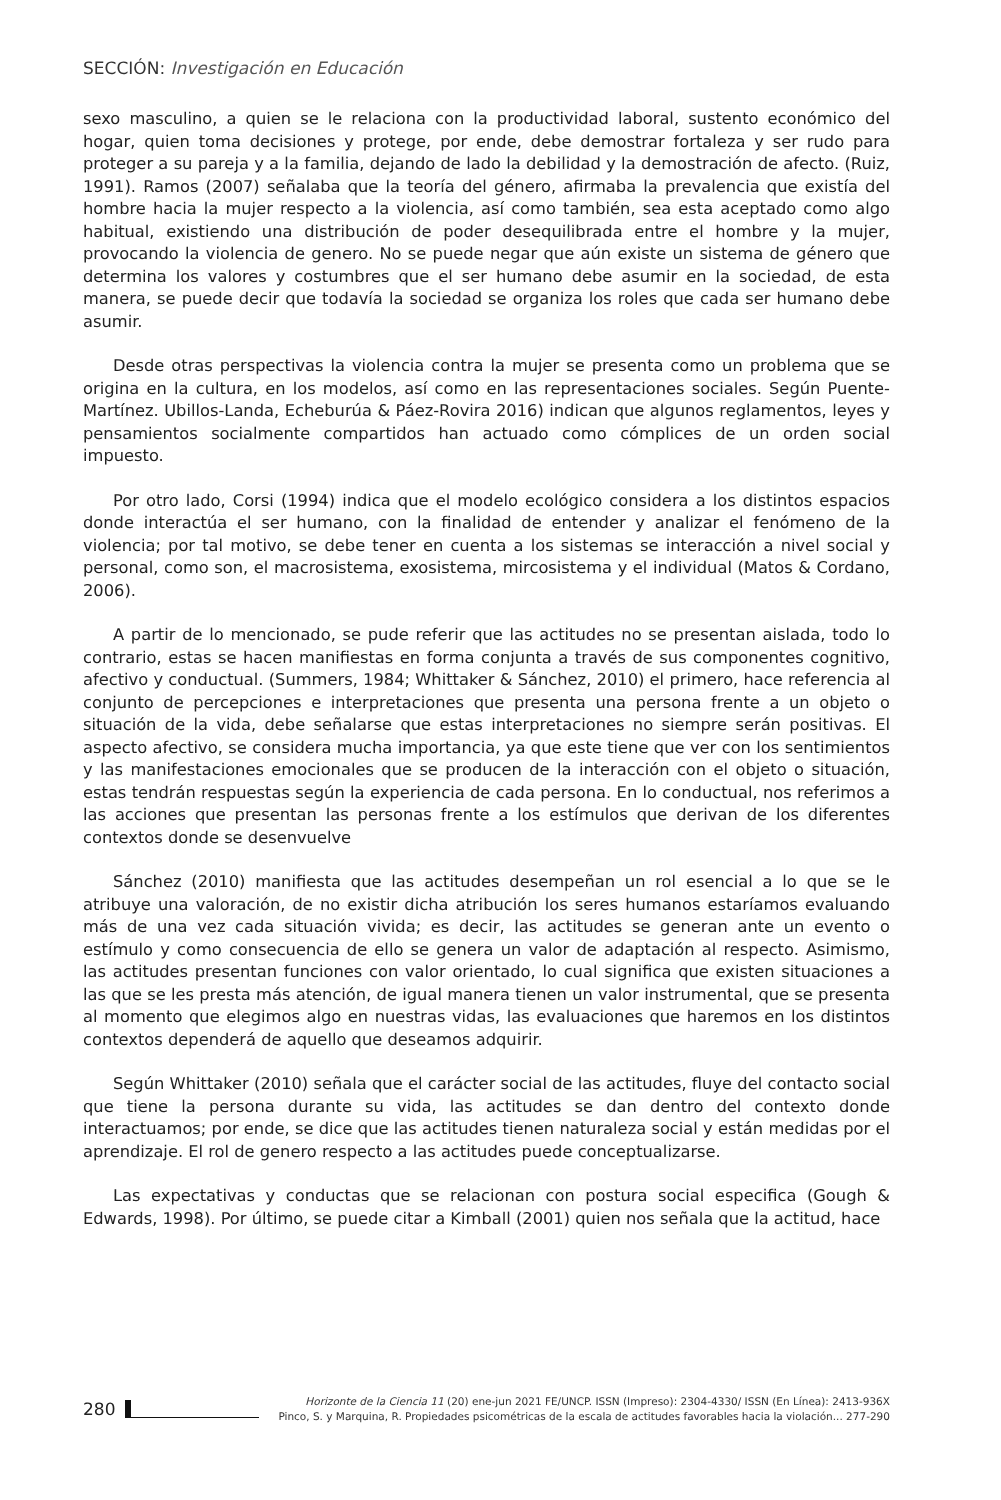SECCIÓN: Investigación en Educación
sexo masculino, a quien se le relaciona con la productividad laboral, sustento económico del hogar, quien toma decisiones y protege, por ende, debe demostrar fortaleza y ser rudo para proteger a su pareja y a la familia, dejando de lado la debilidad y la demostración de afecto. (Ruiz, 1991). Ramos (2007) señalaba que la teoría del género, afirmaba la prevalencia que existía del hombre hacia la mujer respecto a la violencia, así como también, sea esta aceptado como algo habitual, existiendo una distribución de poder desequilibrada entre el hombre y la mujer, provocando la violencia de genero. No se puede negar que aún existe un sistema de género que determina los valores y costumbres que el ser humano debe asumir en la sociedad, de esta manera, se puede decir que todavía la sociedad se organiza los roles que cada ser humano debe asumir.
Desde otras perspectivas la violencia contra la mujer se presenta como un problema que se origina en la cultura, en los modelos, así como en las representaciones sociales. Según Puente-Martínez. Ubillos-Landa, Echeburúa & Páez-Rovira 2016) indican que algunos reglamentos, leyes y pensamientos socialmente compartidos han actuado como cómplices de un orden social impuesto.
Por otro lado, Corsi (1994) indica que el modelo ecológico considera a los distintos espacios donde interactúa el ser humano, con la finalidad de entender y analizar el fenómeno de la violencia; por tal motivo, se debe tener en cuenta a los sistemas se interacción a nivel social y personal, como son, el macrosistema, exosistema, mircosistema y el individual (Matos & Cordano, 2006).
A partir de lo mencionado, se pude referir que las actitudes no se presentan aislada, todo lo contrario, estas se hacen manifiestas en forma conjunta a través de sus componentes cognitivo, afectivo y conductual. (Summers, 1984; Whittaker & Sánchez, 2010) el primero, hace referencia al conjunto de percepciones e interpretaciones que presenta una persona frente a un objeto o situación de la vida, debe señalarse que estas interpretaciones no siempre serán positivas. El aspecto afectivo, se considera mucha importancia, ya que este tiene que ver con los sentimientos y las manifestaciones emocionales que se producen de la interacción con el objeto o situación, estas tendrán respuestas según la experiencia de cada persona. En lo conductual, nos referimos a las acciones que presentan las personas frente a los estímulos que derivan de los diferentes contextos donde se desenvuelve
Sánchez (2010) manifiesta que las actitudes desempeñan un rol esencial a lo que se le atribuye una valoración, de no existir dicha atribución los seres humanos estaríamos evaluando más de una vez cada situación vivida; es decir, las actitudes se generan ante un evento o estímulo y como consecuencia de ello se genera un valor de adaptación al respecto. Asimismo, las actitudes presentan funciones con valor orientado, lo cual significa que existen situaciones a las que se les presta más atención, de igual manera tienen un valor instrumental, que se presenta al momento que elegimos algo en nuestras vidas, las evaluaciones que haremos en los distintos contextos dependerá de aquello que deseamos adquirir.
Según Whittaker (2010) señala que el carácter social de las actitudes, fluye del contacto social que tiene la persona durante su vida, las actitudes se dan dentro del contexto donde interactuamos; por ende, se dice que las actitudes tienen naturaleza social y están medidas por el aprendizaje. El rol de genero respecto a las actitudes puede conceptualizarse.
Las expectativas y conductas que se relacionan con postura social especifica (Gough & Edwards, 1998). Por último, se puede citar a Kimball (2001) quien nos señala que la actitud, hace
280
Horizonte de la Ciencia 11 (20) ene-jun 2021 FE/UNCP. ISSN (Impreso): 2304-4330/ ISSN (En Línea): 2413-936X
Pinco, S. y Marquina, R. Propiedades psicométricas de la escala de actitudes favorables hacia la violación... 277-290